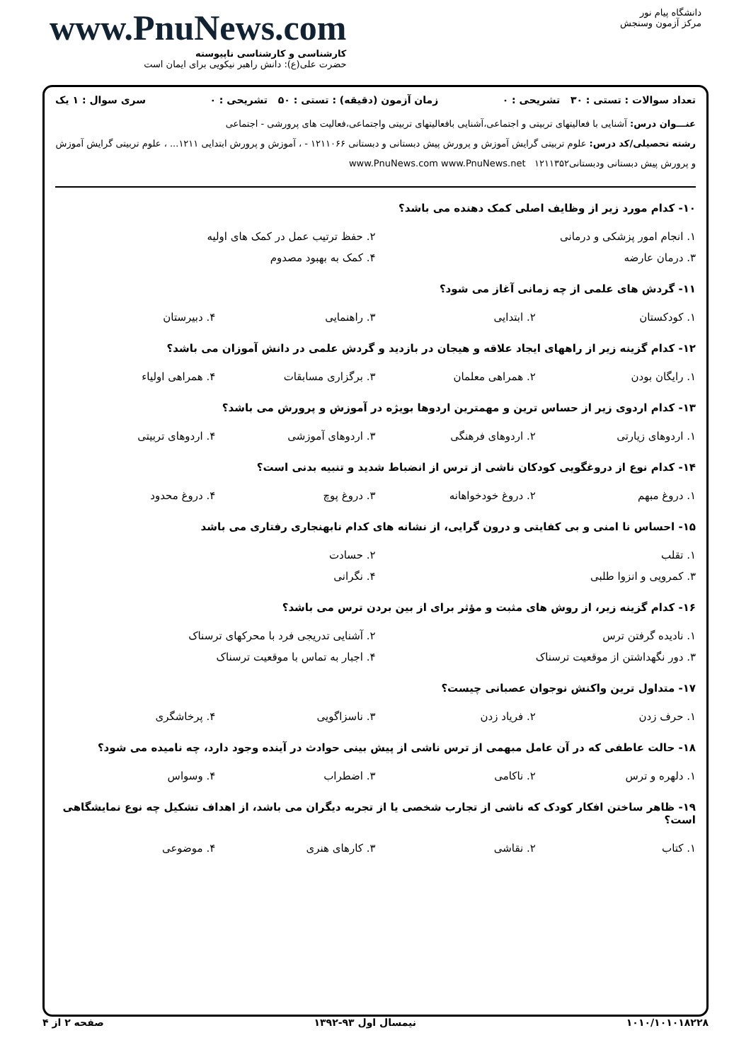دانشگاه پیام نور
مرکز آزمون وسنجش
www.PnuNews.com
کارشناسی و کارشناسی ناپیوسته
حضرت علی(ع): دانش راهبر نیکویی برای ایمان است
تعداد سوالات : تستی : ۳۰ تشریحی : ۰ زمان آزمون (دقیقه) : تستی : ۵۰ تشریحی : ۰ سری سوال : ۱ یک
عنـــوان درس: آشنایی با فعالیتهای تربیتی و اجتماعی،آشنایی بافعالیتهای تربیتی واجتماعی،فعالیت های پرورشی - اجتماعی
رشته تحصیلی/کد درس: علوم تربیتی گرایش آموزش و پرورش پیش دبستانی و دبستانی ۱۲۱۱۰۶۶ - ، آموزش و پرورش ابتدایی ۱۲۱۱... ، علوم تربیتی گرایش آموزش و پرورش پیش دبستانی ودبستانی۱۲۱۱۳۵۲ www.PnuNews.com www.PnuNews.net
۱۰- کدام مورد زیر از وظایف اصلی کمک دهنده می باشد؟
| ۱. انجام امور پزشکی و درمانی | ۲. حفظ ترتیب عمل در کمک های اولیه |
| ۳. درمان عارضه | ۴. کمک به بهبود مصدوم |
۱۱- گردش های علمی از چه زمانی آغاز می شود؟
| ۱. کودکستان | ۲. ابتدایی | ۳. راهنمایی | ۴. دبیرستان |
۱۲- کدام گزینه زیر از راههای ایجاد علاقه و هیجان در بازدید و گردش علمی در دانش آموزان می باشد؟
| ۱. رایگان بودن | ۲. همراهی معلمان | ۳. برگزاری مسابقات | ۴. همراهی اولیاء |
۱۳- کدام اردوی زیر از حساس ترین و مهمترین اردوها بویژه در آموزش و پرورش می باشد؟
| ۱. اردوهای زیارتی | ۲. اردوهای فرهنگی | ۳. اردوهای آموزشی | ۴. اردوهای تربیتی |
۱۴- کدام نوع از دروغگویی کودکان ناشی از ترس از انضباط شدید و تنبیه بدنی است؟
| ۱. دروغ مبهم | ۲. دروغ خودخواهانه | ۳. دروغ پوچ | ۴. دروغ محدود |
۱۵- احساس نا امنی و بی کفایتی و درون گرایی، از نشانه های کدام نابهنجاری رفتاری می باشد
| ۱. تقلب | ۲. حسادت |
| ۳. کمرویی و انزوا طلبی | ۴. نگرانی |
۱۶- کدام گزینه زیر، از روش های مثبت و مؤثر برای از بین بردن ترس می باشد؟
| ۱. نادیده گرفتن ترس | ۲. آشنایی تدریجی فرد با محرکهای ترسناک |
| ۳. دور نگهداشتن از موقعیت ترسناک | ۴. اجبار به تماس با موقعیت ترسناک |
۱۷- متداول ترین واکنش نوجوان عصبانی چیست؟
| ۱. حرف زدن | ۲. فریاد زدن | ۳. ناسزاگویی | ۴. پرخاشگری |
۱۸- حالت عاطفی که در آن عامل مبهمی از ترس ناشی از پیش بینی حوادث در آینده وجود دارد، چه نامیده می شود؟
| ۱. دلهره و ترس | ۲. ناکامی | ۳. اضطراب | ۴. وسواس |
۱۹- ظاهر ساختن افکار کودک که ناشی از تجارب شخصی یا از تجربه دیگران می باشد، از اهداف تشکیل چه نوع نمایشگاهی است؟
| ۱. کتاب | ۲. نقاشی | ۳. کارهای هنری | ۴. موضوعی |
۱۰۱۰/۱۰۱۰۱۸۲۲۸ نیمسال اول ۹۳-۱۳۹۲ صفحه ۲ از ۴